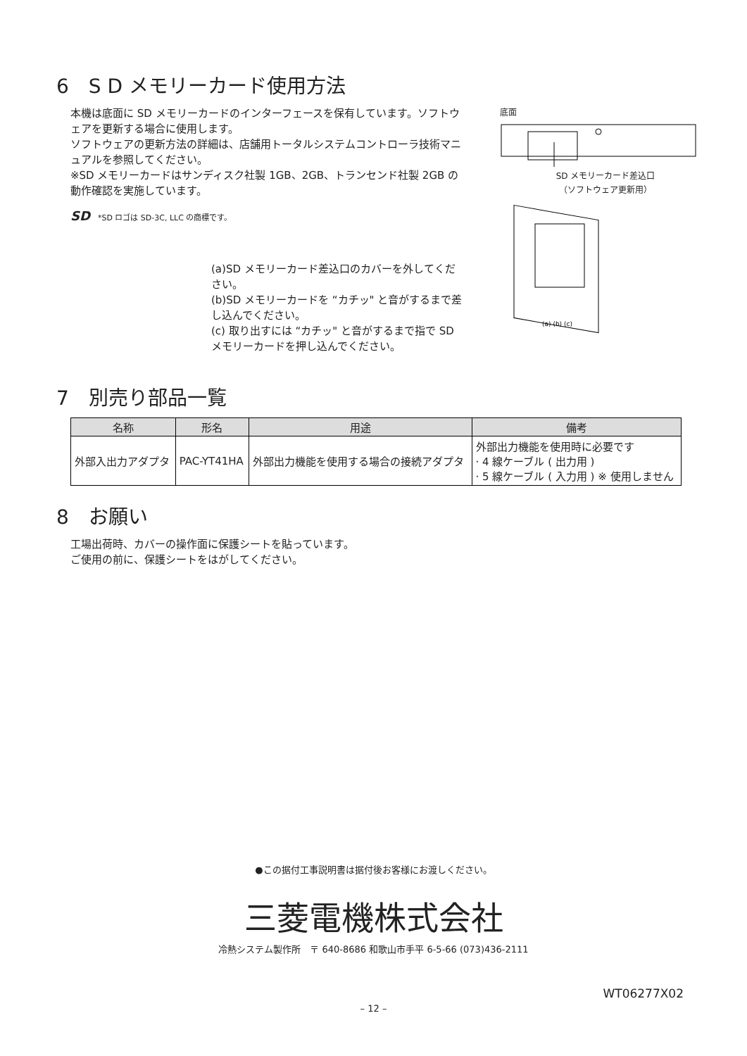6　S D メモリーカード使用方法
本機は底面に SD メモリーカードのインターフェースを保有しています。ソフトウェアを更新する場合に使用します。
ソフトウェアの更新方法の詳細は、店舗用トータルシステムコントローラ技術マニュアルを参照してください。
※SD メモリーカードはサンディスク社製 1GB、2GB、トランセンド社製 2GB の動作確認を実施しています。
SD　*SD ロゴは SD-3C, LLC の商標です。
(a)SD メモリーカード差込口のカバーを外してください。
(b)SD メモリーカードを “カチッ" と音がするまで差し込んでください。
(c) 取り出すには “カチッ" と音がするまで指で SD メモリーカードを押し込んでください。
底面
SD メモリーカード差込口
（ソフトウェア更新用）
(a) (b) (c)
7　別売り部品一覧
| 名称 | 形名 | 用途 | 備考 |
| --- | --- | --- | --- |
| 外部入出力アダプタ | PAC-YT41HA | 外部出力機能を使用する場合の接続アダプタ | 外部出力機能を使用時に必要です · 4 線ケーブル ( 出力用 ) · 5 線ケーブル ( 入力用 ) ※ 使用しません |
8　お願い
工場出荷時、カバーの操作面に保護シートを貼っています。
ご使用の前に、保護シートをはがしてください。
●この据付工事説明書は据付後お客様にお渡しください。
三菱電機株式会社
冷熱システム製作所　〒 640-8686 和歌山市手平 6-5-66 (073)436-2111
WT06277X02
– 12 –